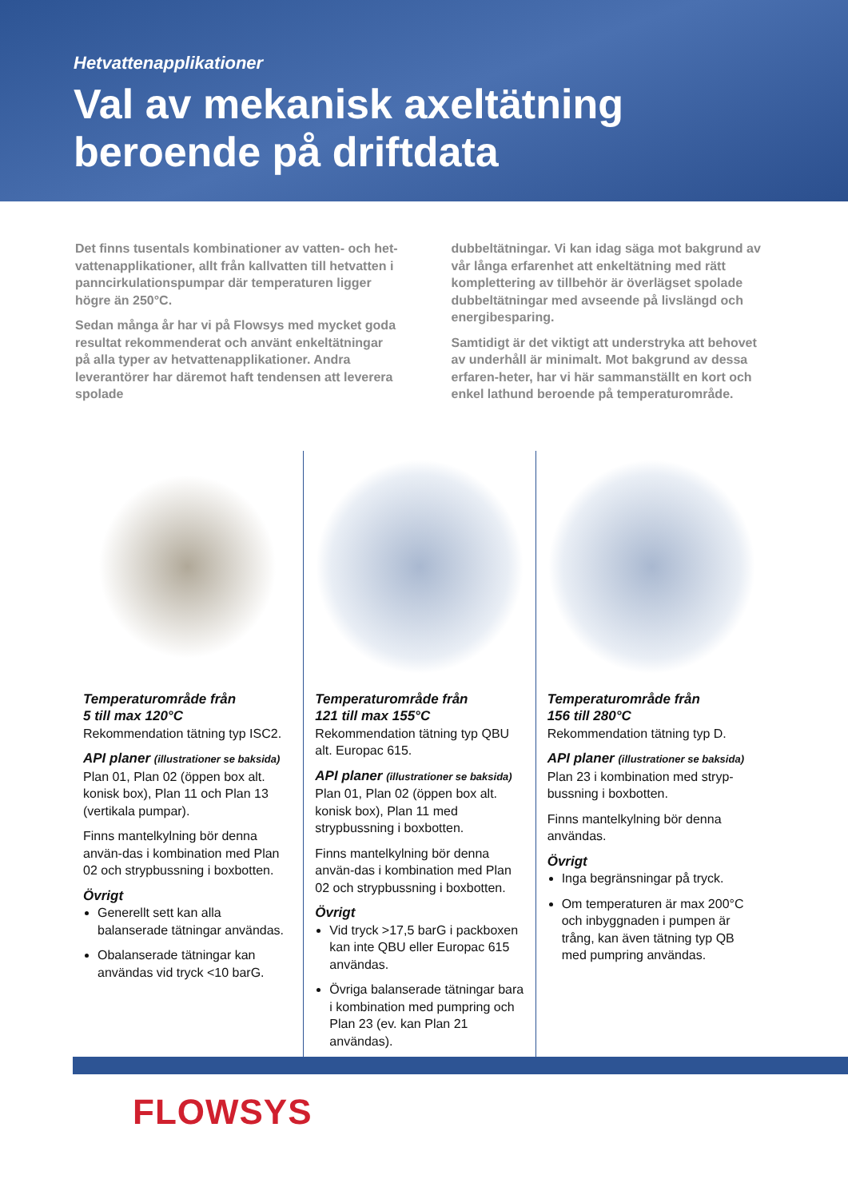Hetvattenapplikationer
Val av mekanisk axeltätning
beroende på driftdata
Det finns tusentals kombinationer av vatten- och het-vattenapplikationer, allt från kallvatten till hetvatten i panncirkulationspumpar där temperaturen ligger högre än 250°C.
Sedan många år har vi på Flowsys med mycket goda resultat rekommenderat och använt enkeltätningar på alla typer av hetvattenapplikationer. Andra leverantörer har däremot haft tendensen att leverera spolade
dubbeltätningar. Vi kan idag säga mot bakgrund av vår långa erfarenhet att enkeltätning med rätt komplettering av tillbehör är överlägset spolade dubbeltätningar med avseende på livslängd och energibesparing.
Samtidigt är det viktigt att understryka att behovet av underhåll är minimalt. Mot bakgrund av dessa erfaren-heter, har vi här sammanställt en kort och enkel lathund beroende på temperaturområde.
Temperaturområde från
5 till max 120°C
Rekommendation tätning typ ISC2.
API planer (illustrationer se baksida)
Plan 01, Plan 02 (öppen box alt. konisk box), Plan 11 och Plan 13 (vertikala pumpar).
Finns mantelkylning bör denna använ-das i kombination med Plan 02 och strypbussning i boxbotten.
Övrigt
Generellt sett kan alla balanserade tätningar användas.
Obalanserade tätningar kan användas vid tryck <10 barG.
Temperaturområde från
121 till max 155°C
Rekommendation tätning typ QBU alt. Europac 615.
API planer (illustrationer se baksida)
Plan 01, Plan 02 (öppen box alt. konisk box), Plan 11 med strypbussning i boxbotten.
Finns mantelkylning bör denna använ-das i kombination med Plan 02 och strypbussning i boxbotten.
Övrigt
Vid tryck >17,5 barG i packboxen kan inte QBU eller Europac 615 användas.
Övriga balanserade tätningar bara i kombination med pumpring och Plan 23 (ev. kan Plan 21 användas).
Temperaturområde från
156 till 280°C
Rekommendation tätning typ D.
API planer (illustrationer se baksida)
Plan 23 i kombination med stryp-bussning i boxbotten.
Finns mantelkylning bör denna användas.
Övrigt
Inga begränsningar på tryck.
Om temperaturen är max 200°C och inbyggnaden i pumpen är trång, kan även tätning typ QB med pumpring användas.
FLOWSYS